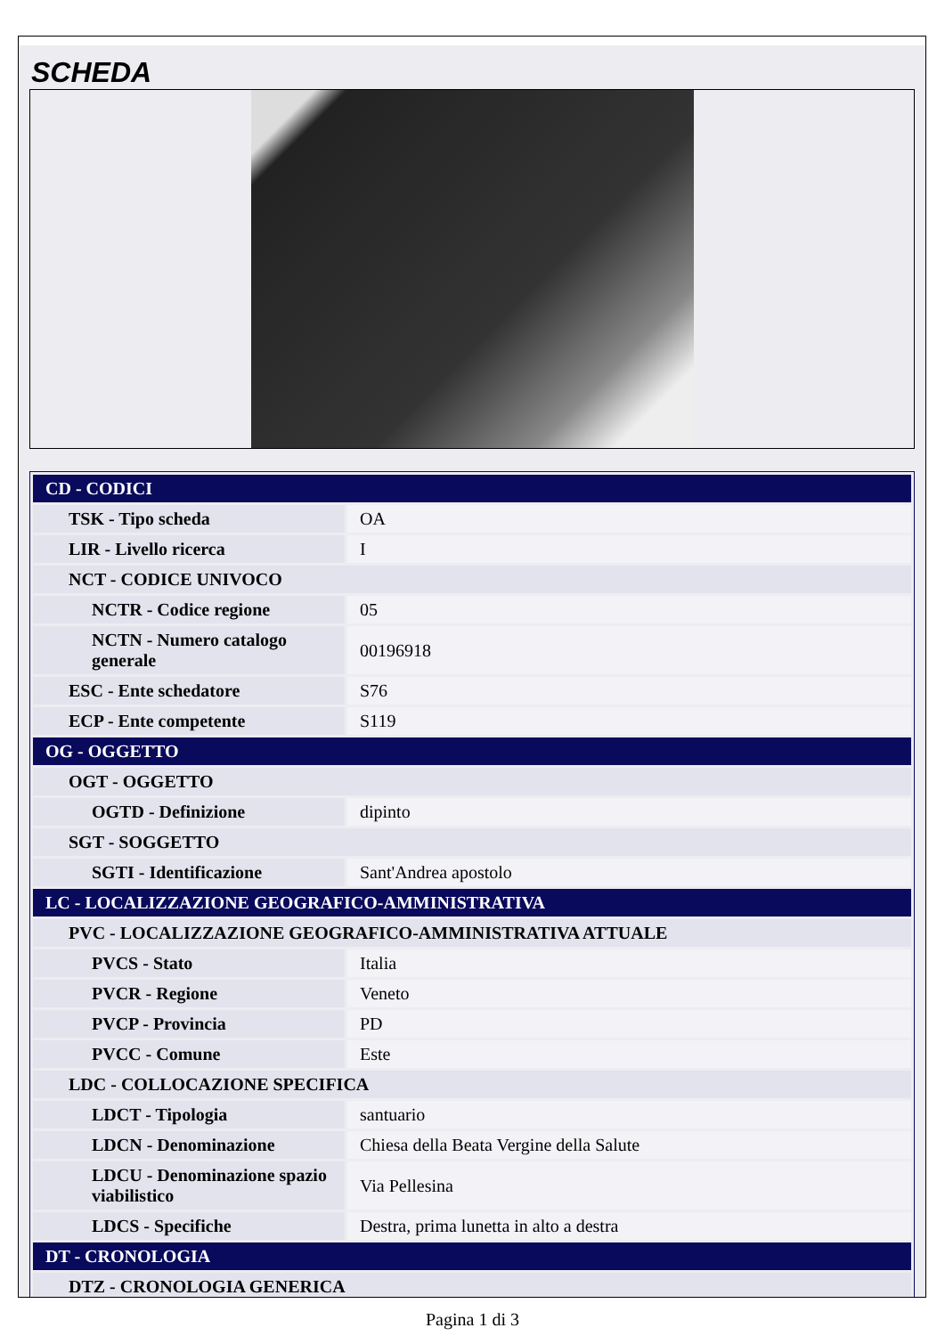SCHEDA
| CD - CODICI | |
| TSK - Tipo scheda | OA |
| LIR - Livello ricerca | I |
| NCT - CODICE UNIVOCO | |
| NCTR - Codice regione | 05 |
| NCTN - Numero catalogo generale | 00196918 |
| ESC - Ente schedatore | S76 |
| ECP - Ente competente | S119 |
| OG - OGGETTO | |
| OGT - OGGETTO | |
| OGTD - Definizione | dipinto |
| SGT - SOGGETTO | |
| SGTI - Identificazione | Sant'Andrea apostolo |
| LC - LOCALIZZAZIONE GEOGRAFICO-AMMINISTRATIVA | |
| PVC - LOCALIZZAZIONE GEOGRAFICO-AMMINISTRATIVA ATTUALE | |
| PVCS - Stato | Italia |
| PVCR - Regione | Veneto |
| PVCP - Provincia | PD |
| PVCC - Comune | Este |
| LDC - COLLOCAZIONE SPECIFICA | |
| LDCT - Tipologia | santuario |
| LDCN - Denominazione | Chiesa della Beata Vergine della Salute |
| LDCU - Denominazione spazio viabilistico | Via Pellesina |
| LDCS - Specifiche | Destra, prima lunetta in alto a destra |
| DT - CRONOLOGIA | |
| DTZ - CRONOLOGIA GENERICA | |
Pagina 1 di 3